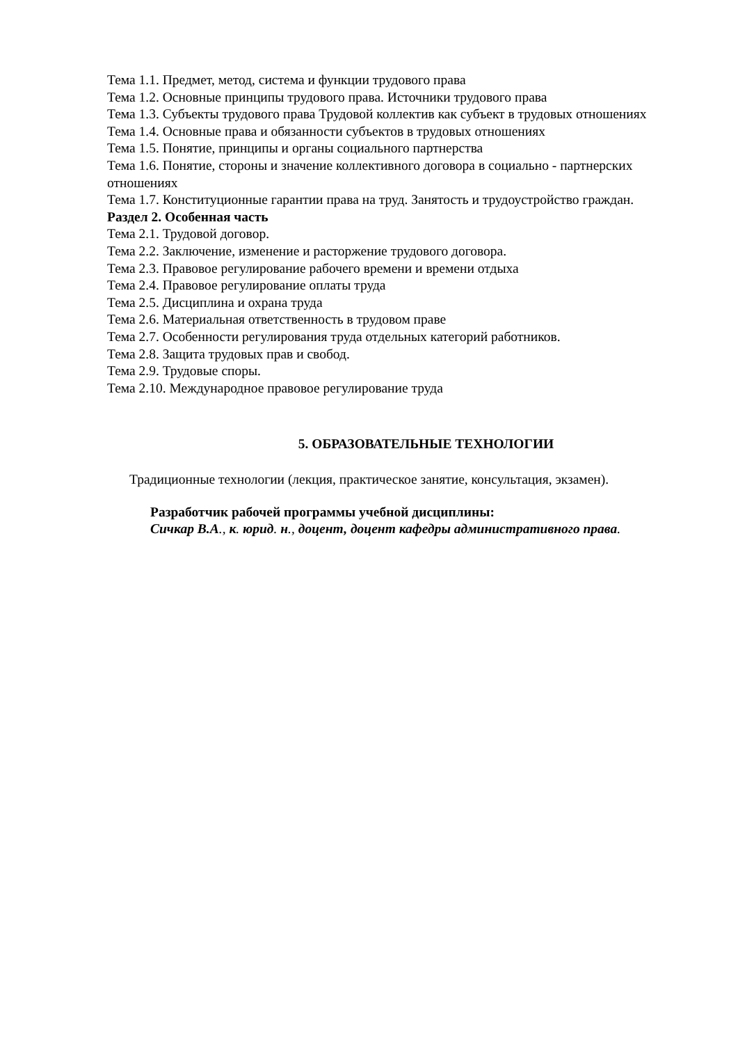Тема 1.1. Предмет, метод, система и функции трудового права
Тема 1.2. Основные принципы трудового права. Источники трудового права
Тема 1.3. Субъекты трудового права Трудовой коллектив как субъект в трудовых отношениях
Тема 1.4. Основные права и обязанности субъектов в трудовых отношениях
Тема 1.5. Понятие, принципы и органы социального партнерства
Тема 1.6. Понятие, стороны и значение коллективного договора в социально - партнерских отношениях
Тема 1.7. Конституционные гарантии права на труд. Занятость и трудоустройство граждан.
Раздел 2. Особенная часть
Тема 2.1. Трудовой договор.
Тема 2.2. Заключение, изменение и расторжение трудового договора.
Тема 2.3. Правовое регулирование рабочего времени и времени отдыха
Тема 2.4. Правовое регулирование оплаты труда
Тема 2.5. Дисциплина и охрана труда
Тема 2.6. Материальная ответственность в трудовом праве
Тема 2.7. Особенности регулирования труда отдельных категорий работников.
Тема 2.8. Защита трудовых прав и свобод.
Тема 2.9. Трудовые споры.
Тема 2.10. Международное правовое регулирование труда
5. ОБРАЗОВАТЕЛЬНЫЕ ТЕХНОЛОГИИ
Традиционные технологии (лекция, практическое занятие, консультация, экзамен).
Разработчик рабочей программы учебной дисциплины:
Сичкар В.А., к. юрид. н., доцент, доцент кафедры административного права.